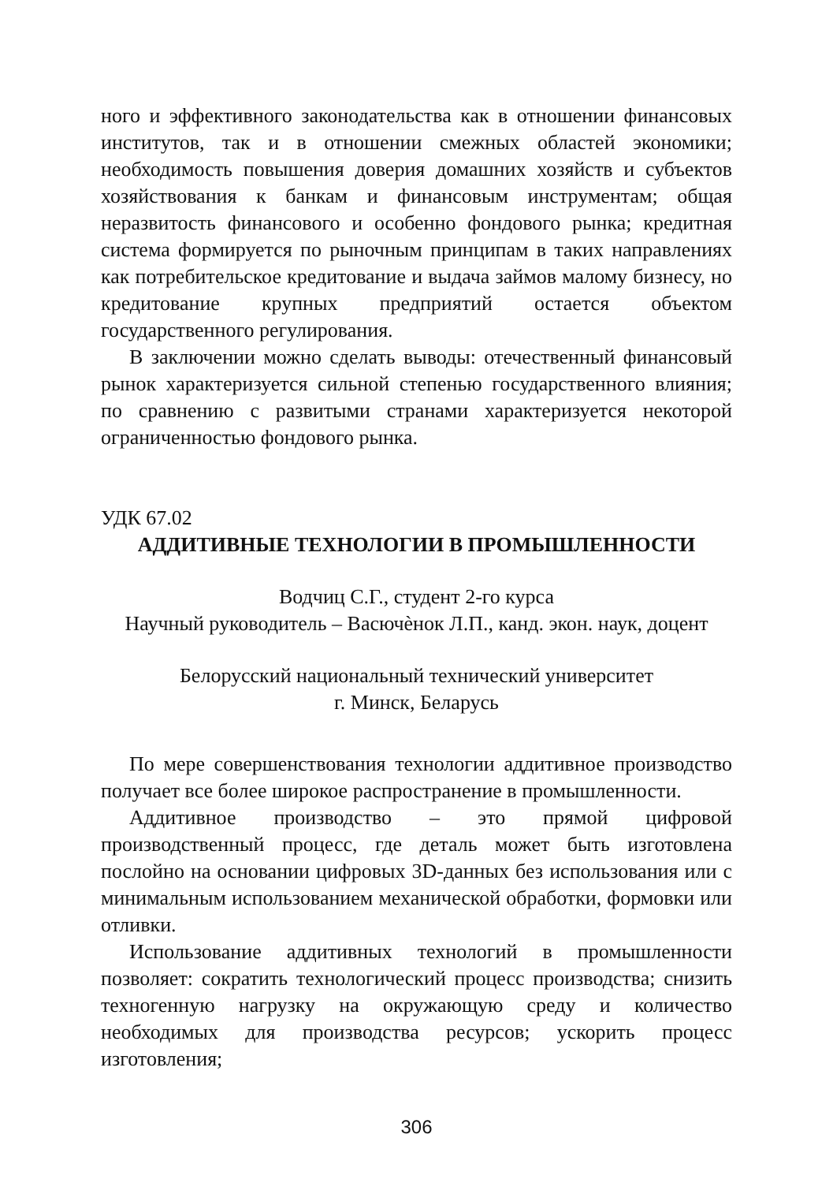ного и эффективного законодательства как в отношении финансовых институтов, так и в отношении смежных областей экономики; необходимость повышения доверия домашних хозяйств и субъектов хозяйствования к банкам и финансовым инструментам; общая неразвитость финансового и особенно фондового рынка; кредитная система формируется по рыночным принципам в таких направлениях как потребительское кредитование и выдача займов малому бизнесу, но кредитование крупных предприятий остается объектом государственного регулирования.
В заключении можно сделать выводы: отечественный финансовый рынок характеризуется сильной степенью государственного влияния; по сравнению с развитыми странами характеризуется некоторой ограниченностью фондового рынка.
УДК 67.02
АДДИТИВНЫЕ ТЕХНОЛОГИИ В ПРОМЫШЛЕННОСТИ
Водчиц С.Г., студент 2-го курса
Научный руководитель – Васючѐнок Л.П., канд. экон. наук, доцент
Белорусский национальный технический университет
г. Минск, Беларусь
По мере совершенствования технологии аддитивное производство получает все более широкое распространение в промышленности.
Аддитивное производство – это прямой цифровой производственный процесс, где деталь может быть изготовлена послойно на основании цифровых 3D-данных без использования или с минимальным использованием механической обработки, формовки или отливки.
Использование аддитивных технологий в промышленности позволяет: сократить технологический процесс производства; снизить техногенную нагрузку на окружающую среду и количество необходимых для производства ресурсов; ускорить процесс изготовления;
306